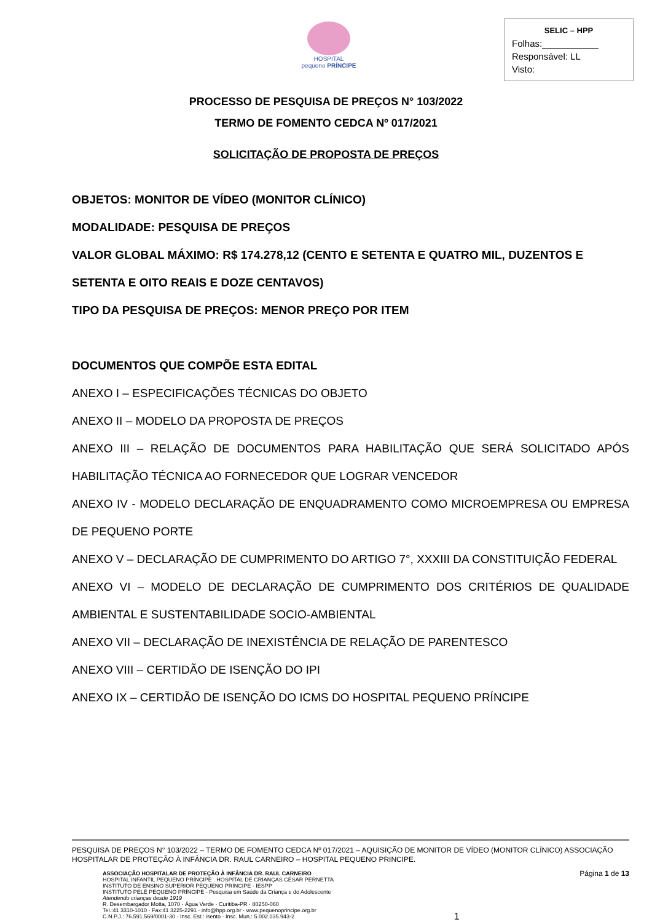HOSPITAL
pequeno PRÍNCIPE
SELIC – HPP
Folhas:___________
Responsável: LL
Visto:
PROCESSO DE PESQUISA DE PREÇOS N° 103/2022
TERMO DE FOMENTO CEDCA Nº 017/2021
SOLICITAÇÃO DE PROPOSTA DE PREÇOS
OBJETOS: MONITOR DE VÍDEO (MONITOR CLÍNICO)
MODALIDADE: PESQUISA DE PREÇOS
VALOR GLOBAL MÁXIMO: R$ 174.278,12 (CENTO E SETENTA E QUATRO MIL, DUZENTOS E SETENTA E OITO REAIS E DOZE CENTAVOS)
TIPO DA PESQUISA DE PREÇOS: MENOR PREÇO POR ITEM
DOCUMENTOS QUE COMPÕE ESTA EDITAL
ANEXO I – ESPECIFICAÇÕES TÉCNICAS DO OBJETO
ANEXO II – MODELO DA PROPOSTA DE PREÇOS
ANEXO III – RELAÇÃO DE DOCUMENTOS PARA HABILITAÇÃO QUE SERÁ SOLICITADO APÓS HABILITAÇÃO TÉCNICA AO FORNECEDOR QUE LOGRAR VENCEDOR
ANEXO IV - MODELO DECLARAÇÃO DE ENQUADRAMENTO COMO MICROEMPRESA OU EMPRESA DE PEQUENO PORTE
ANEXO V – DECLARAÇÃO DE CUMPRIMENTO DO ARTIGO 7°, XXXIII DA CONSTITUIÇÃO FEDERAL
ANEXO VI – MODELO DE DECLARAÇÃO DE CUMPRIMENTO DOS CRITÉRIOS DE QUALIDADE AMBIENTAL E SUSTENTABILIDADE SOCIO-AMBIENTAL
ANEXO VII – DECLARAÇÃO DE INEXISTÊNCIA DE RELAÇÃO DE PARENTESCO
ANEXO VIII – CERTIDÃO DE ISENÇÃO DO IPI
ANEXO IX – CERTIDÃO DE ISENÇÃO DO ICMS DO HOSPITAL PEQUENO PRÍNCIPE
PESQUISA DE PREÇOS N° 103/2022 – TERMO DE FOMENTO CEDCA Nº 017/2021 – AQUISIÇÃO DE MONITOR DE VÍDEO (MONITOR CLÍNICO) ASSOCIAÇÃO HOSPITALAR DE PROTEÇÃO À INFÂNCIA DR. RAUL CARNEIRO – HOSPITAL PEQUENO PRINCIPE.
ASSOCIAÇÃO HOSPITALAR DE PROTEÇÃO À INFÂNCIA DR. RAUL CARNEIRO
HOSPITAL INFANTIL PEQUENO PRÍNCIPE . HOSPITAL DE CRIANÇAS CÉSAR PERNETTA
INSTITUTO DE ENSINO SUPERIOR PEQUENO PRÍNCIPE - IESPP
INSTITUTO PELÉ PEQUENO PRÍNCIPE - Pesquisa em Saúde da Criança e do Adolescente
Atendendo crianças desde 1919
R. Desembargador Motta, 1070 · Água Verde · Curitiba-PR · 80250-060
Tel.:41 3310-1010 · Fax:41 3225-2291 · info@hpp.org.br · www.pequenoprincipe.org.br
C.N.P.J.: 76.591.569/0001-30 · Insc. Est.: isento · Insc. Mun.: 5.002.035.943-2
1
Página 1 de 13